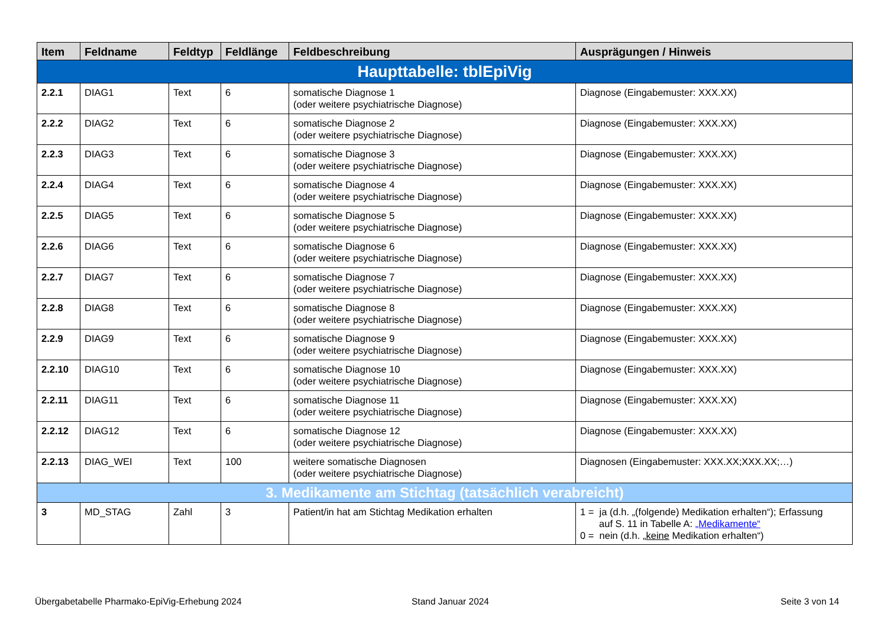| Item | Feldname | Feldtyp | Feldlänge | Feldbeschreibung | Ausprägungen / Hinweis |
| --- | --- | --- | --- | --- | --- |
| Haupttabelle: tblEpiVig | | | | | |
| 2.2.1 | DIAG1 | Text | 6 | somatische Diagnose 1 (oder weitere psychiatrische Diagnose) | Diagnose (Eingabemuster: XXX.XX) |
| 2.2.2 | DIAG2 | Text | 6 | somatische Diagnose 2 (oder weitere psychiatrische Diagnose) | Diagnose (Eingabemuster: XXX.XX) |
| 2.2.3 | DIAG3 | Text | 6 | somatische Diagnose 3 (oder weitere psychiatrische Diagnose) | Diagnose (Eingabemuster: XXX.XX) |
| 2.2.4 | DIAG4 | Text | 6 | somatische Diagnose 4 (oder weitere psychiatrische Diagnose) | Diagnose (Eingabemuster: XXX.XX) |
| 2.2.5 | DIAG5 | Text | 6 | somatische Diagnose 5 (oder weitere psychiatrische Diagnose) | Diagnose (Eingabemuster: XXX.XX) |
| 2.2.6 | DIAG6 | Text | 6 | somatische Diagnose 6 (oder weitere psychiatrische Diagnose) | Diagnose (Eingabemuster: XXX.XX) |
| 2.2.7 | DIAG7 | Text | 6 | somatische Diagnose 7 (oder weitere psychiatrische Diagnose) | Diagnose (Eingabemuster: XXX.XX) |
| 2.2.8 | DIAG8 | Text | 6 | somatische Diagnose 8 (oder weitere psychiatrische Diagnose) | Diagnose (Eingabemuster: XXX.XX) |
| 2.2.9 | DIAG9 | Text | 6 | somatische Diagnose 9 (oder weitere psychiatrische Diagnose) | Diagnose (Eingabemuster: XXX.XX) |
| 2.2.10 | DIAG10 | Text | 6 | somatische Diagnose 10 (oder weitere psychiatrische Diagnose) | Diagnose (Eingabemuster: XXX.XX) |
| 2.2.11 | DIAG11 | Text | 6 | somatische Diagnose 11 (oder weitere psychiatrische Diagnose) | Diagnose (Eingabemuster: XXX.XX) |
| 2.2.12 | DIAG12 | Text | 6 | somatische Diagnose 12 (oder weitere psychiatrische Diagnose) | Diagnose (Eingabemuster: XXX.XX) |
| 2.2.13 | DIAG_WEI | Text | 100 | weitere somatische Diagnosen (oder weitere psychiatrische Diagnose) | Diagnosen (Eingabemuster: XXX.XX;XXX.XX;…) |
| 3. Medikamente am Stichtag (tatsächlich verabreicht) | | | | | |
| 3 | MD_STAG | Zahl | 3 | Patient/in hat am Stichtag Medikation erhalten | 1 = ja (d.h. „(folgende) Medikation erhalten“); Erfassung auf S. 11 in Tabelle A: „Medikamente“ 0 = nein (d.h. „ keine Medikation erhalten“) |
Übergabetabelle Pharmako-EpiVig-Erhebung 2024
Stand Januar 2024 Seite 3 von 14